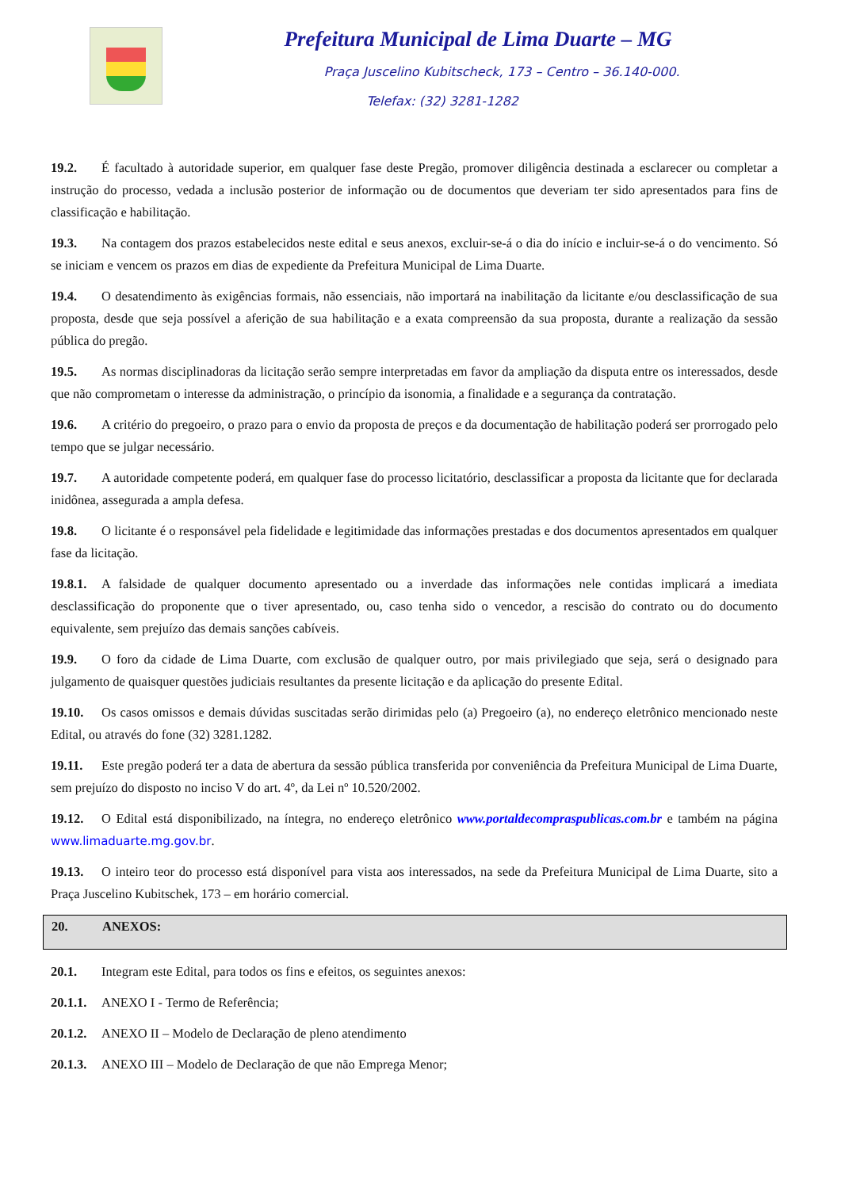Prefeitura Municipal de Lima Duarte – MG
Praça Juscelino Kubitscheck, 173 – Centro – 36.140-000.
Telefax: (32) 3281-1282
19.2. É facultado à autoridade superior, em qualquer fase deste Pregão, promover diligência destinada a esclarecer ou completar a instrução do processo, vedada a inclusão posterior de informação ou de documentos que deveriam ter sido apresentados para fins de classificação e habilitação.
19.3. Na contagem dos prazos estabelecidos neste edital e seus anexos, excluir-se-á o dia do início e incluir-se-á o do vencimento. Só se iniciam e vencem os prazos em dias de expediente da Prefeitura Municipal de Lima Duarte.
19.4. O desatendimento às exigências formais, não essenciais, não importará na inabilitação da licitante e/ou desclassificação de sua proposta, desde que seja possível a aferição de sua habilitação e a exata compreensão da sua proposta, durante a realização da sessão pública do pregão.
19.5. As normas disciplinadoras da licitação serão sempre interpretadas em favor da ampliação da disputa entre os interessados, desde que não comprometam o interesse da administração, o princípio da isonomia, a finalidade e a segurança da contratação.
19.6. A critério do pregoeiro, o prazo para o envio da proposta de preços e da documentação de habilitação poderá ser prorrogado pelo tempo que se julgar necessário.
19.7. A autoridade competente poderá, em qualquer fase do processo licitatório, desclassificar a proposta da licitante que for declarada inidônea, assegurada a ampla defesa.
19.8. O licitante é o responsável pela fidelidade e legitimidade das informações prestadas e dos documentos apresentados em qualquer fase da licitação.
19.8.1. A falsidade de qualquer documento apresentado ou a inverdade das informações nele contidas implicará a imediata desclassificação do proponente que o tiver apresentado, ou, caso tenha sido o vencedor, a rescisão do contrato ou do documento equivalente, sem prejuízo das demais sanções cabíveis.
19.9. O foro da cidade de Lima Duarte, com exclusão de qualquer outro, por mais privilegiado que seja, será o designado para julgamento de quaisquer questões judiciais resultantes da presente licitação e da aplicação do presente Edital.
19.10. Os casos omissos e demais dúvidas suscitadas serão dirimidas pelo (a) Pregoeiro (a), no endereço eletrônico mencionado neste Edital, ou através do fone (32) 3281.1282.
19.11. Este pregão poderá ter a data de abertura da sessão pública transferida por conveniência da Prefeitura Municipal de Lima Duarte, sem prejuízo do disposto no inciso V do art. 4º, da Lei nº 10.520/2002.
19.12. O Edital está disponibilizado, na íntegra, no endereço eletrônico www.portaldecompraspublicas.com.br e também na página www.limaduarte.mg.gov.br.
19.13. O inteiro teor do processo está disponível para vista aos interessados, na sede da Prefeitura Municipal de Lima Duarte, sito a Praça Juscelino Kubitschek, 173 – em horário comercial.
20. ANEXOS:
20.1. Integram este Edital, para todos os fins e efeitos, os seguintes anexos:
20.1.1. ANEXO I - Termo de Referência;
20.1.2. ANEXO II – Modelo de Declaração de pleno atendimento
20.1.3. ANEXO III – Modelo de Declaração de que não Emprega Menor;